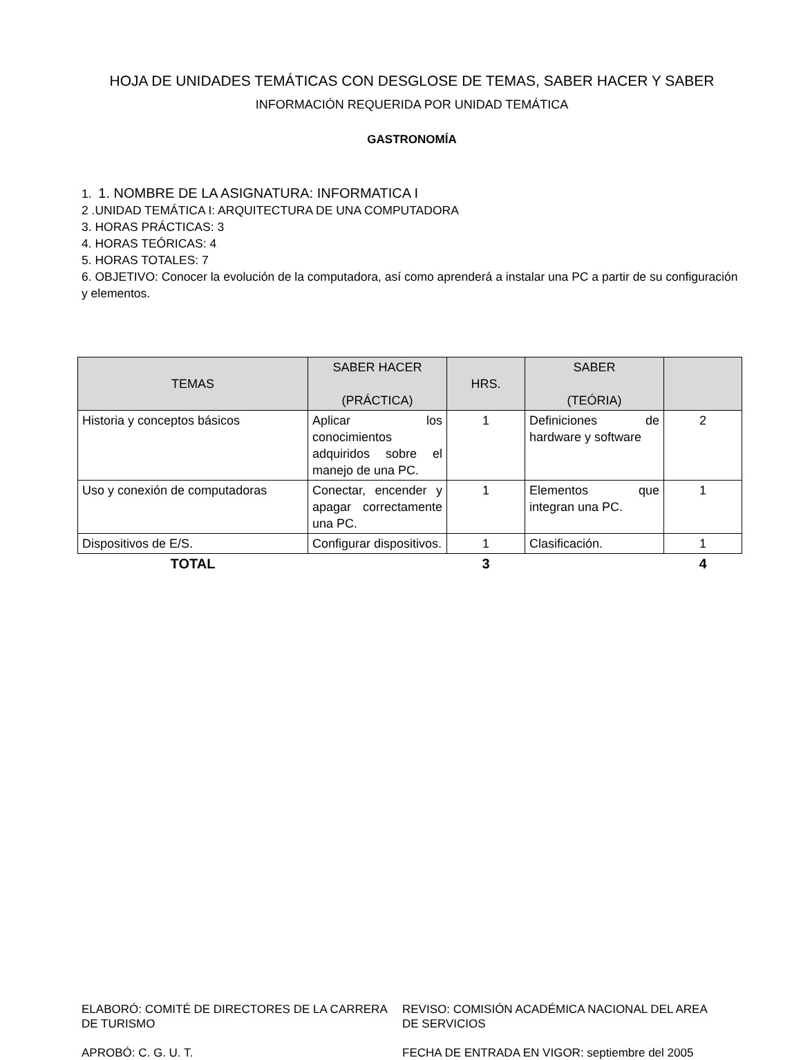HOJA DE UNIDADES TEMÁTICAS CON DESGLOSE DE TEMAS, SABER HACER Y SABER
INFORMACIÓN REQUERIDA POR UNIDAD TEMÁTICA
GASTRONOMÍA
1. 1. NOMBRE DE LA ASIGNATURA: INFORMATICA I
2 .UNIDAD TEMÁTICA I: ARQUITECTURA DE UNA COMPUTADORA
3. HORAS PRÁCTICAS: 3
4. HORAS TEÓRICAS: 4
5. HORAS TOTALES: 7
6. OBJETIVO: Conocer la evolución de la computadora, así como aprenderá a instalar una PC a partir de su configuración y elementos.
| TEMAS | SABER HACER (PRÁCTICA) | HRS. | SABER (TEÓRIA) | |
| --- | --- | --- | --- | --- |
| Historia y conceptos básicos | Aplicar los conocimientos adquiridos sobre el manejo de una PC. | 1 | Definiciones de hardware y software | 2 |
| Uso y conexión de computadoras | Conectar, encender y apagar correctamente una PC. | 1 | Elementos que integran una PC. | 1 |
| Dispositivos de E/S. | Configurar dispositivos. | 1 | Clasificación. | 1 |
| TOTAL | | 3 | | 4 |
ELABORÓ: COMITÉ DE DIRECTORES DE LA CARRERA DE TURISMO
APROBÓ: C. G. U. T.
REVISO: COMISIÓN ACADÉMICA NACIONAL DEL AREA DE SERVICIOS
FECHA DE ENTRADA EN VIGOR: septiembre del 2005